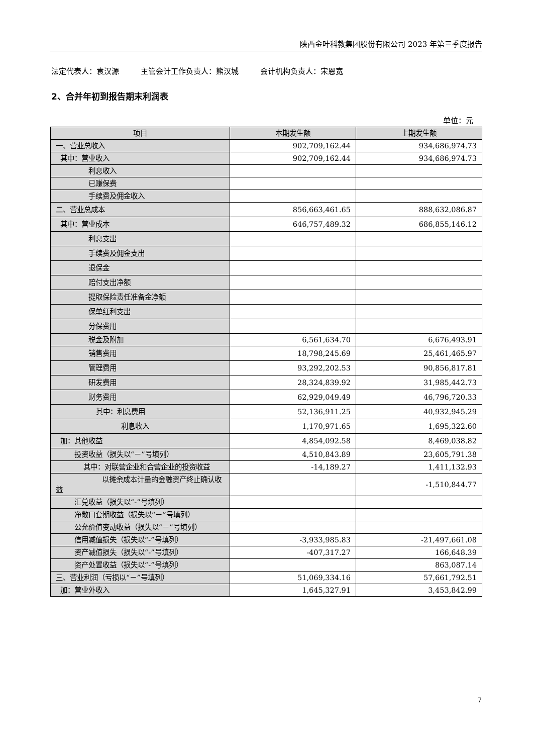陕西金叶科教集团股份有限公司 2023 年第三季度报告
法定代表人：袁汉源 主管会计工作负责人：熊汉城 会计机构负责人：宋恩宽
2、合并年初到报告期末利润表
单位：元
| 项目 | 本期发生额 | 上期发生额 |
| --- | --- | --- |
| 一、营业总收入 | 902,709,162.44 | 934,686,974.73 |
| 其中：营业收入 | 902,709,162.44 | 934,686,974.73 |
| 利息收入 | | |
| 已赚保费 | | |
| 手续费及佣金收入 | | |
| 二、营业总成本 | 856,663,461.65 | 888,632,086.87 |
| 其中：营业成本 | 646,757,489.32 | 686,855,146.12 |
| 利息支出 | | |
| 手续费及佣金支出 | | |
| 退保金 | | |
| 赔付支出净额 | | |
| 提取保险责任准备金净额 | | |
| 保单红利支出 | | |
| 分保费用 | | |
| 税金及附加 | 6,561,634.70 | 6,676,493.91 |
| 销售费用 | 18,798,245.69 | 25,461,465.97 |
| 管理费用 | 93,292,202.53 | 90,856,817.81 |
| 研发费用 | 28,324,839.92 | 31,985,442.73 |
| 财务费用 | 62,929,049.49 | 46,796,720.33 |
| 其中：利息费用 | 52,136,911.25 | 40,932,945.29 |
| 利息收入 | 1,170,971.65 | 1,695,322.60 |
| 加：其他收益 | 4,854,092.58 | 8,469,038.82 |
| 投资收益（损失以“－”号填列） | 4,510,843.89 | 23,605,791.38 |
| 其中：对联营企业和合营企业的投资收益 | -14,189.27 | 1,411,132.93 |
| 以摊余成本计量的金融资产终止确认收益 | | -1,510,844.77 |
| 汇兑收益（损失以“-”号填列） | | |
| 净敞口套期收益（损失以“－”号填列） | | |
| 公允价值变动收益（损失以“－”号填列） | | |
| 信用减值损失（损失以“-”号填列） | -3,933,985.83 | -21,497,661.08 |
| 资产减值损失（损失以“-”号填列） | -407,317.27 | 166,648.39 |
| 资产处置收益（损失以“-”号填列） | | 863,087.14 |
| 三、营业利润（亏损以“－”号填列） | 51,069,334.16 | 57,661,792.51 |
| 加：营业外收入 | 1,645,327.91 | 3,453,842.99 |
7